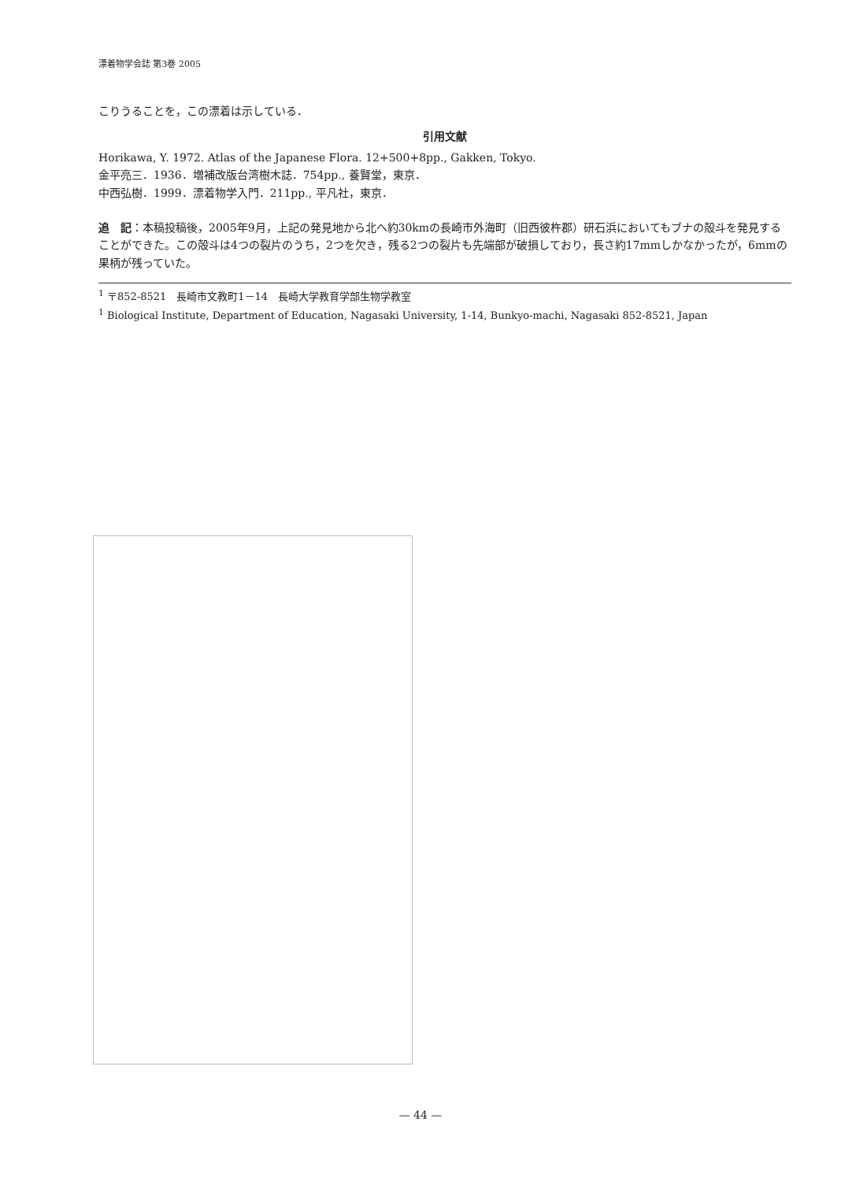漂着物学会誌 第3巻 2005
こりうることを，この漂着は示している．
引用文献
Horikawa, Y. 1972. Atlas of the Japanese Flora. 12+500+8pp., Gakken, Tokyo.
金平亮三．1936．増補改版台湾樹木誌．754pp., 養賢堂，東京．
中西弘樹．1999．漂着物学入門．211pp., 平凡社，東京．
追　記：本稿投稿後，2005年9月，上記の発見地から北へ約30kmの長崎市外海町（旧西彼杵郡）研石浜においてもブナの殻斗を発見することができた。この殻斗は4つの裂片のうち，2つを欠き，残る2つの裂片も先端部が破損しており，長さ約17mmしかなかったが，6mmの果柄が残っていた。
<sup>1</sup> 〒852-8521　長崎市文教町1－14　長崎大学教育学部生物学教室
<sup>1</sup> Biological Institute, Department of Education, Nagasaki University, 1-14, Bunkyo-machi, Nagasaki 852-8521, Japan
— 44 —